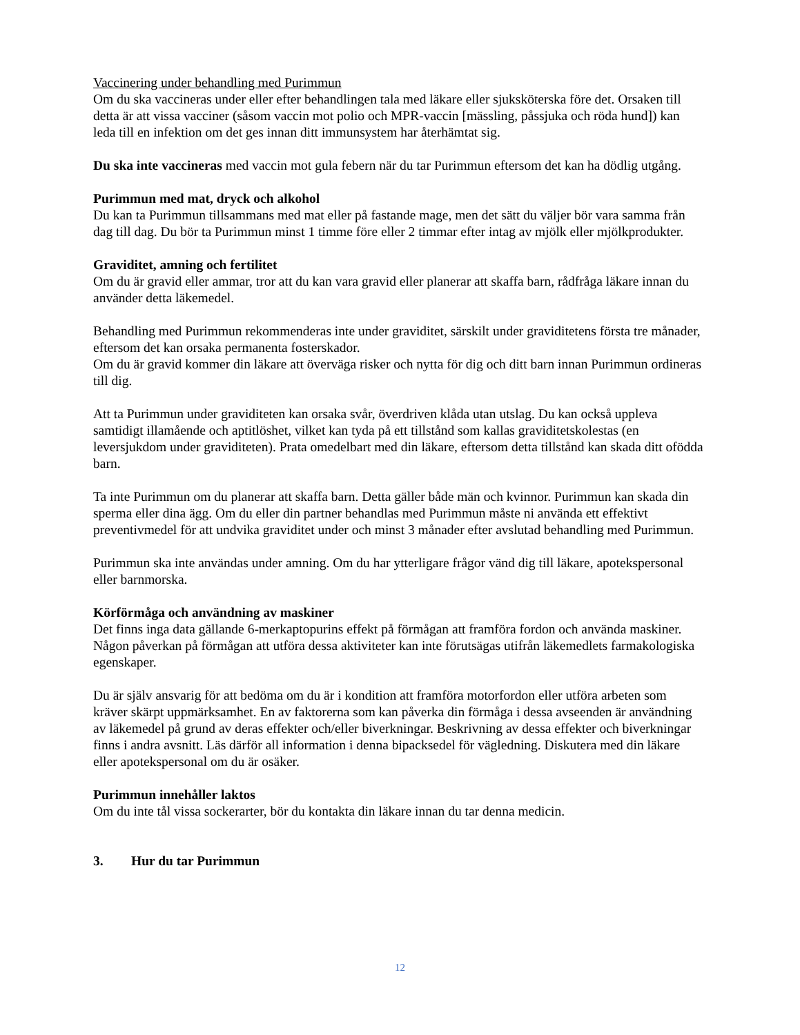Vaccinering under behandling med Purimmun
Om du ska vaccineras under eller efter behandlingen tala med läkare eller sjuksköterska före det. Orsaken till detta är att vissa vacciner (såsom vaccin mot polio och MPR-vaccin [mässling, påssjuka och röda hund]) kan leda till en infektion om det ges innan ditt immunsystem har återhämtat sig.
Du ska inte vaccineras med vaccin mot gula febern när du tar Purimmun eftersom det kan ha dödlig utgång.
Purimmun med mat, dryck och alkohol
Du kan ta Purimmun tillsammans med mat eller på fastande mage, men det sätt du väljer bör vara samma från dag till dag. Du bör ta Purimmun minst 1 timme före eller 2 timmar efter intag av mjölk eller mjölkprodukter.
Graviditet, amning och fertilitet
Om du är gravid eller ammar, tror att du kan vara gravid eller planerar att skaffa barn, rådfråga läkare innan du använder detta läkemedel.
Behandling med Purimmun rekommenderas inte under graviditet, särskilt under graviditetens första tre månader, eftersom det kan orsaka permanenta fosterskador.
Om du är gravid kommer din läkare att överväga risker och nytta för dig och ditt barn innan Purimmun ordineras till dig.
Att ta Purimmun under graviditeten kan orsaka svår, överdriven klåda utan utslag. Du kan också uppleva samtidigt illamående och aptitlöshet, vilket kan tyda på ett tillstånd som kallas graviditetskolestas (en leversjukdom under graviditeten). Prata omedelbart med din läkare, eftersom detta tillstånd kan skada ditt ofödda barn.
Ta inte Purimmun om du planerar att skaffa barn. Detta gäller både män och kvinnor. Purimmun kan skada din sperma eller dina ägg. Om du eller din partner behandlas med Purimmun måste ni använda ett effektivt preventivmedel för att undvika graviditet under och minst 3 månader efter avslutad behandling med Purimmun.
Purimmun ska inte användas under amning. Om du har ytterligare frågor vänd dig till läkare, apotekspersonal eller barnmorska.
Körförmåga och användning av maskiner
Det finns inga data gällande 6-merkaptopurins effekt på förmågan att framföra fordon och använda maskiner. Någon påverkan på förmågan att utföra dessa aktiviteter kan inte förutsägas utifrån läkemedlets farmakologiska egenskaper.
Du är själv ansvarig för att bedöma om du är i kondition att framföra motorfordon eller utföra arbeten som kräver skärpt uppmärksamhet. En av faktorerna som kan påverka din förmåga i dessa avseenden är användning av läkemedel på grund av deras effekter och/eller biverkningar. Beskrivning av dessa effekter och biverkningar finns i andra avsnitt. Läs därför all information i denna bipacksedel för vägledning. Diskutera med din läkare eller apotekspersonal om du är osäker.
Purimmun innehåller laktos
Om du inte tål vissa sockerarter, bör du kontakta din läkare innan du tar denna medicin.
3. Hur du tar Purimmun
12